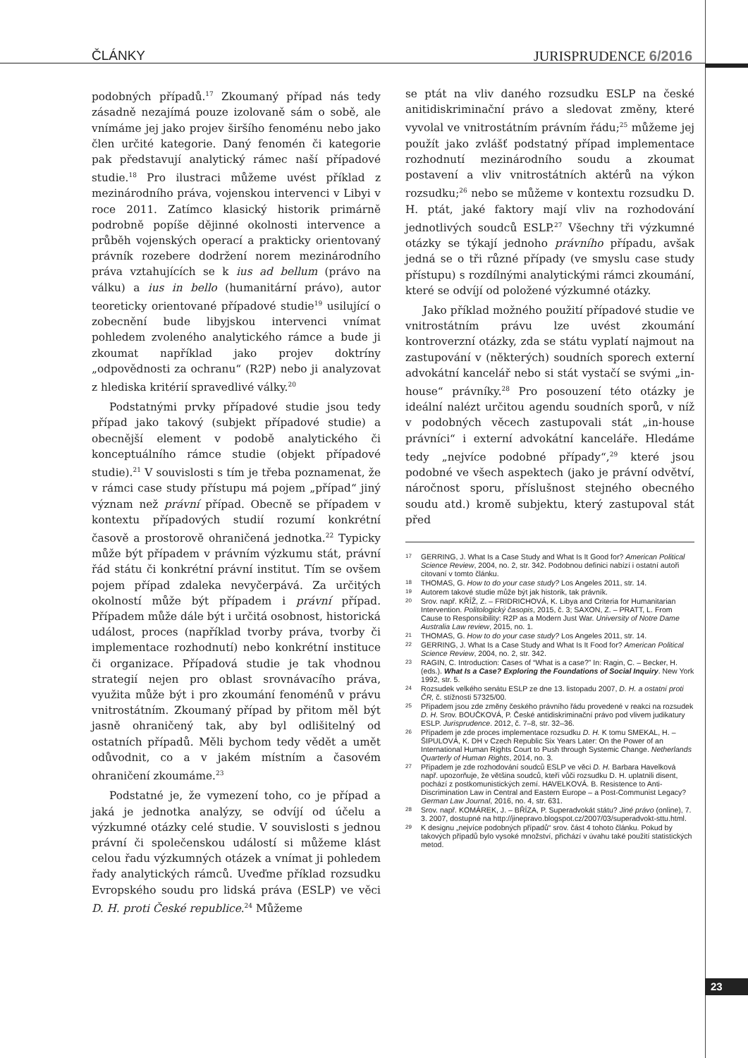ČLÁNKY JURISPRUDENCE 6/2016
podobných případů.<sup>17</sup> Zkoumaný případ nás tedy zásadně nezajímá pouze izolovaně sám o sobě, ale vnímáme jej jako projev širšího fenoménu nebo jako člen určité kategorie. Daný fenomén či kategorie pak představují analytický rámec naší případové studie.<sup>18</sup> Pro ilustraci můžeme uvést příklad z mezinárodního práva, vojenskou intervenci v Libyi v roce 2011. Zatímco klasický historik primárně podrobně popíše dějinné okolnosti intervence a průběh vojenských operací a prakticky orientovaný právník rozebere dodržení norem mezinárodního práva vztahujících se k ius ad bellum (právo na válku) a ius in bello (humanitární právo), autor teoreticky orientované případové studie<sup>19</sup> usilující o zobecnění bude libyjskou intervenci vnímat pohledem zvoleného analytického rámce a bude ji zkoumat například jako projev doktríny „odpovědnosti za ochranu“ (R2P) nebo ji analyzovat z hlediska kritérií spravedlivé války.<sup>20</sup>
Podstatnými prvky případové studie jsou tedy případ jako takový (subjekt případové studie) a obecnější element v podobě analytického či konceptuálního rámce studie (objekt případové studie).<sup>21</sup> V souvislosti s tím je třeba poznamenat, že v rámci case study přístupu má pojem „případ“ jiný význam než právní případ. Obecně se případem v kontextu případových studií rozumí konkrétní časově a prostorově ohraničená jednotka.<sup>22</sup> Typicky může být případem v právním výzkumu stát, právní řád státu či konkrétní právní institut. Tím se ovšem pojem případ zdaleka nevyčerpává. Za určitých okolností může být případem i právní případ. Případem může dále být i určitá osobnost, historická událost, proces (například tvorby práva, tvorby či implementace rozhodnutí) nebo konkrétní instituce či organizace. Případová studie je tak vhodnou strategií nejen pro oblast srovnávacího práva, využita může být i pro zkoumání fenoménů v právu vnitrostátním. Zkoumaný případ by přitom měl být jasně ohraničený tak, aby byl odlišitelný od ostatních případů. Měli bychom tedy vědět a umět odůvodnit, co a v jakém místním a časovém ohraničení zkoumáme.<sup>23</sup>
Podstatné je, že vymezení toho, co je případ a jaká je jednotka analýzy, se odvíjí od účelu a výzkumné otázky celé studie. V souvislosti s jednou právní či společenskou událostí si můžeme klást celou řadu výzkumných otázek a vnímat ji pohledem řady analytických rámců. Uveďme příklad rozsudku Evropského soudu pro lidská práva (ESLP) ve věci D. H. proti České republice.<sup>24</sup> Můžeme
se ptát na vliv daného rozsudku ESLP na české anitidiskriminační právo a sledovat změny, které vyvolal ve vnitrostátním právním řádu;<sup>25</sup> můžeme jej použít jako zvlášť podstatný případ implementace rozhodnutí mezinárodního soudu a zkoumat postavení a vliv vnitrostátních aktérů na výkon rozsudku;<sup>26</sup> nebo se můžeme v kontextu rozsudku D. H. ptát, jaké faktory mají vliv na rozhodování jednotlivých soudců ESLP.<sup>27</sup> Všechny tři výzkumné otázky se týkají jednoho právního případu, avšak jedná se o tři různé případy (ve smyslu case study přístupu) s rozdílnými analytickými rámci zkoumání, které se odvíjí od položené výzkumné otázky.
Jako příklad možného použití případové studie ve vnitrostátním právu lze uvést zkoumání kontroverzní otázky, zda se státu vyplatí najmout na zastupování v (některých) soudních sporech externí advokátní kancelář nebo si stát vystačí se svými „in-house“ právníky.<sup>28</sup> Pro posouzení této otázky je ideální nalézt určitou agendu soudních sporů, v níž v podobných věcech zastupovali stát „in-house právníci“ i externí advokátní kanceláře. Hledáme tedy „nejvíce podobné případy“,<sup>29</sup> které jsou podobné ve všech aspektech (jako je právní odvětví, náročnost sporu, příslušnost stejného obecného soudu atd.) kromě subjektu, který zastupoval stát před
17 GERRING, J. What Is a Case Study and What Is It Good for? American Political Science Review, 2004, no. 2, str. 342. Podobnou definici nabízí i ostatní autoři citovaní v tomto článku.
18 THOMAS, G. How to do your case study? Los Angeles 2011, str. 14.
19 Autorem takové studie může být jak historik, tak právník.
20 Srov. např. KŘÍŽ, Z. – FRIDRICHOVÁ, K. Libya and Criteria for Humanitarian Intervention. Politologický časopis, 2015, č. 3; SAXON, Z. – PRATT, L. From Cause to Responsibility: R2P as a Modern Just War. University of Notre Dame Australia Law review, 2015, no. 1.
21 THOMAS, G. How to do your case study? Los Angeles 2011, str. 14.
22 GERRING, J. What Is a Case Study and What Is It Food for? American Political Science Review, 2004, no. 2, str. 342.
23 RAGIN, C. Introduction: Cases of “What is a case?” In: Ragin, C. – Becker, H. (eds.). What Is a Case? Exploring the Foundations of Social Inquiry. New York 1992, str. 5.
24 Rozsudek velkého senátu ESLP ze dne 13. listopadu 2007, D. H. a ostatní proti ČR, č. stížnosti 57325/00.
25 Případem jsou zde změny českého právního řádu provedené v reakci na rozsudek D. H. Srov. BOUČKOVÁ, P. České antidiskriminační právo pod vlivem judikatury ESLP. Jurisprudence. 2012, č. 7–8, str. 32–36.
26 Případem je zde proces implementace rozsudku D. H. K tomu SMEKAL, H. – ŠIPULOVÁ, K. DH v Czech Republic Six Years Later: On the Power of an International Human Rights Court to Push through Systemic Change. Netherlands Quarterly of Human Rights, 2014, no. 3.
27 Případem je zde rozhodování soudců ESLP ve věci D. H. Barbara Havelková např. upozorňuje, že většina soudců, kteří vůči rozsudku D. H. uplatnili disent, pochází z postkomunistických zemí. HAVELKOVÁ. B. Resistence to Anti-Discrimination Law in Central and Eastern Europe – a Post-Communist Legacy? German Law Journal, 2016, no. 4, str. 631.
28 Srov. např. KOMÁREK, J. – BŘÍZA, P. Superadvokát státu? Jiné právo (online), 7. 3. 2007, dostupné na http://jinepravo.blogspot.cz/2007/03/superadvokt-sttu.html.
29 K designu „nejvíce podobných případů“ srov. část 4 tohoto článku. Pokud by takových případů bylo vysoké množství, přichází v úvahu také použití statistických metod.
23